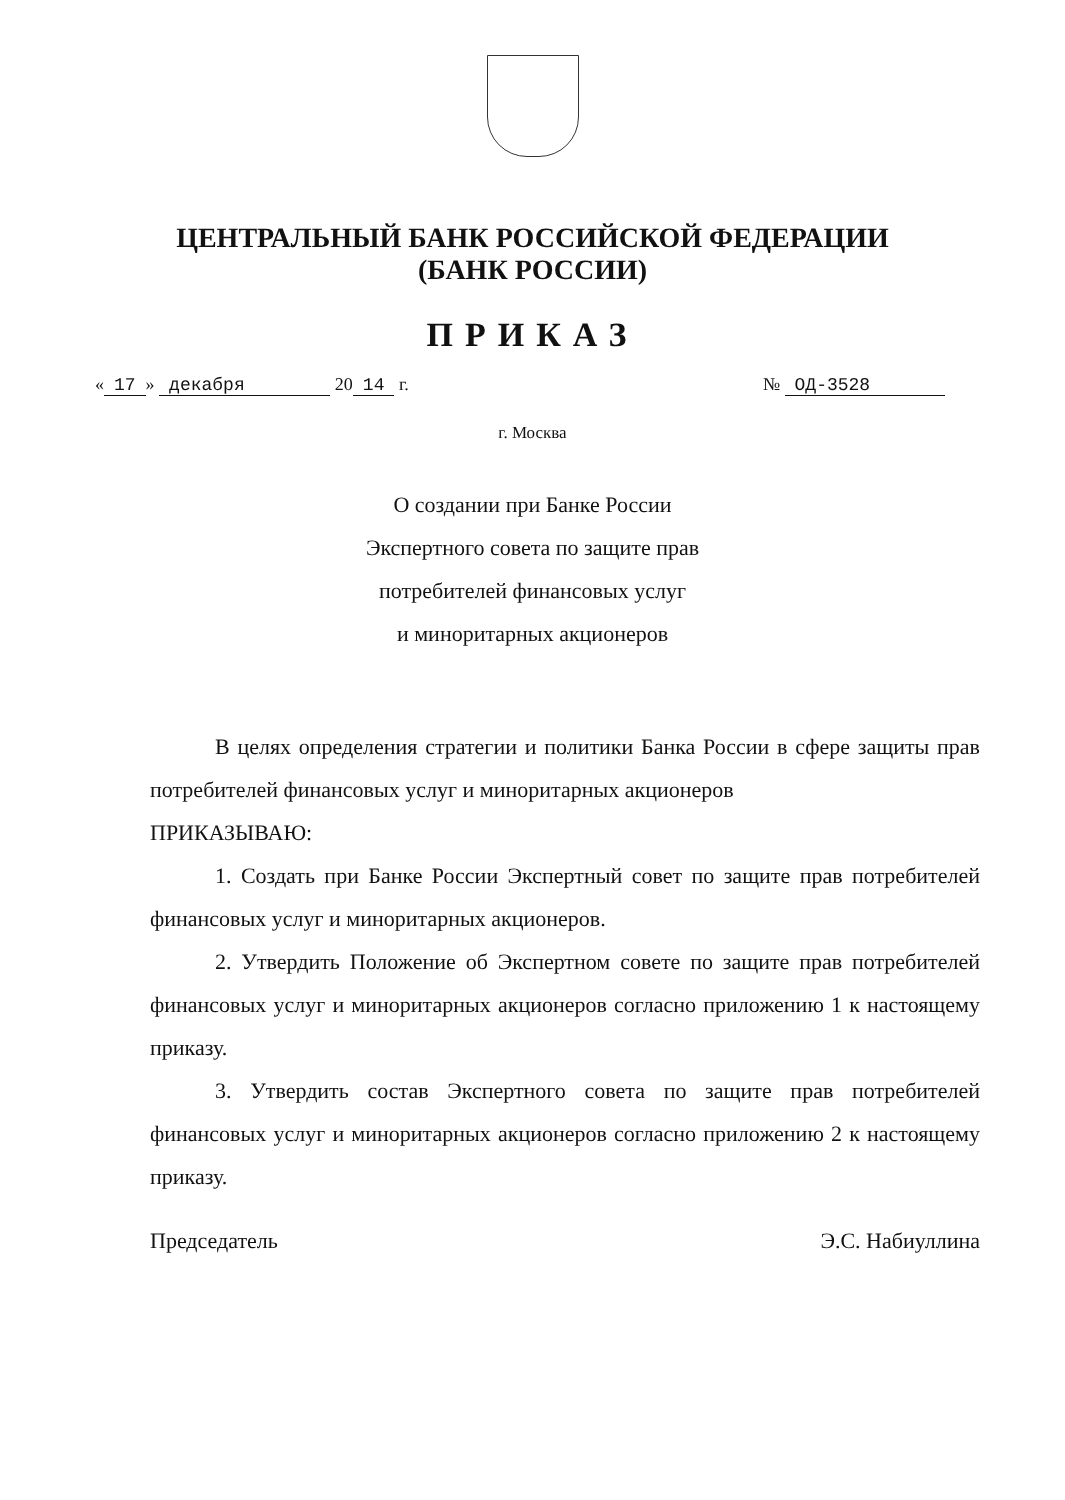ЦЕНТРАЛЬНЫЙ БАНК РОССИЙСКОЙ ФЕДЕРАЦИИ
(БАНК РОССИИ)
ПРИКАЗ
« 17 » декабря 20 14 г. № ОД-3528
г. Москва
О создании при Банке России
Экспертного совета по защите прав
потребителей финансовых услуг
и миноритарных акционеров
В целях определения стратегии и политики Банка России в сфере защиты прав потребителей финансовых услуг и миноритарных акционеров
ПРИКАЗЫВАЮ:
1. Создать при Банке России Экспертный совет по защите прав потребителей финансовых услуг и миноритарных акционеров.
2. Утвердить Положение об Экспертном совете по защите прав потребителей финансовых услуг и миноритарных акционеров согласно приложению 1 к настоящему приказу.
3. Утвердить состав Экспертного совета по защите прав потребителей финансовых услуг и миноритарных акционеров согласно приложению 2 к настоящему приказу.
Председатель Э.С. Набиуллина